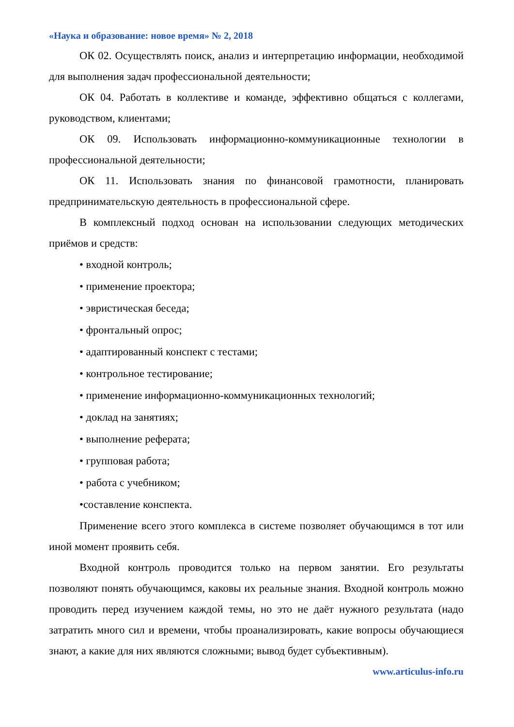«Наука и образование: новое время» № 2, 2018
ОК 02. Осуществлять поиск, анализ и интерпретацию информации, необходимой для выполнения задач профессиональной деятельности;
ОК 04. Работать в коллективе и команде, эффективно общаться с коллегами, руководством, клиентами;
ОК 09. Использовать информационно-коммуникационные технологии в профессиональной деятельности;
ОК 11. Использовать знания по финансовой грамотности, планировать предпринимательскую деятельность в профессиональной сфере.
В комплексный подход основан на использовании следующих методических приёмов и средств:
• входной контроль;
• применение проектора;
• эвристическая беседа;
• фронтальный опрос;
• адаптированный конспект с тестами;
• контрольное тестирование;
• применение информационно-коммуникационных технологий;
• доклад на занятиях;
• выполнение реферата;
• групповая работа;
• работа с учебником;
•составление конспекта.
Применение всего этого комплекса в системе позволяет обучающимся в тот или иной момент проявить себя.
Входной контроль проводится только на первом занятии. Его результаты позволяют понять обучающимся, каковы их реальные знания. Входной контроль можно проводить перед изучением каждой темы, но это не даёт нужного результата (надо затратить много сил и времени, чтобы проанализировать, какие вопросы обучающиеся знают, а какие для них являются сложными; вывод будет субъективным).
www.articulus-info.ru